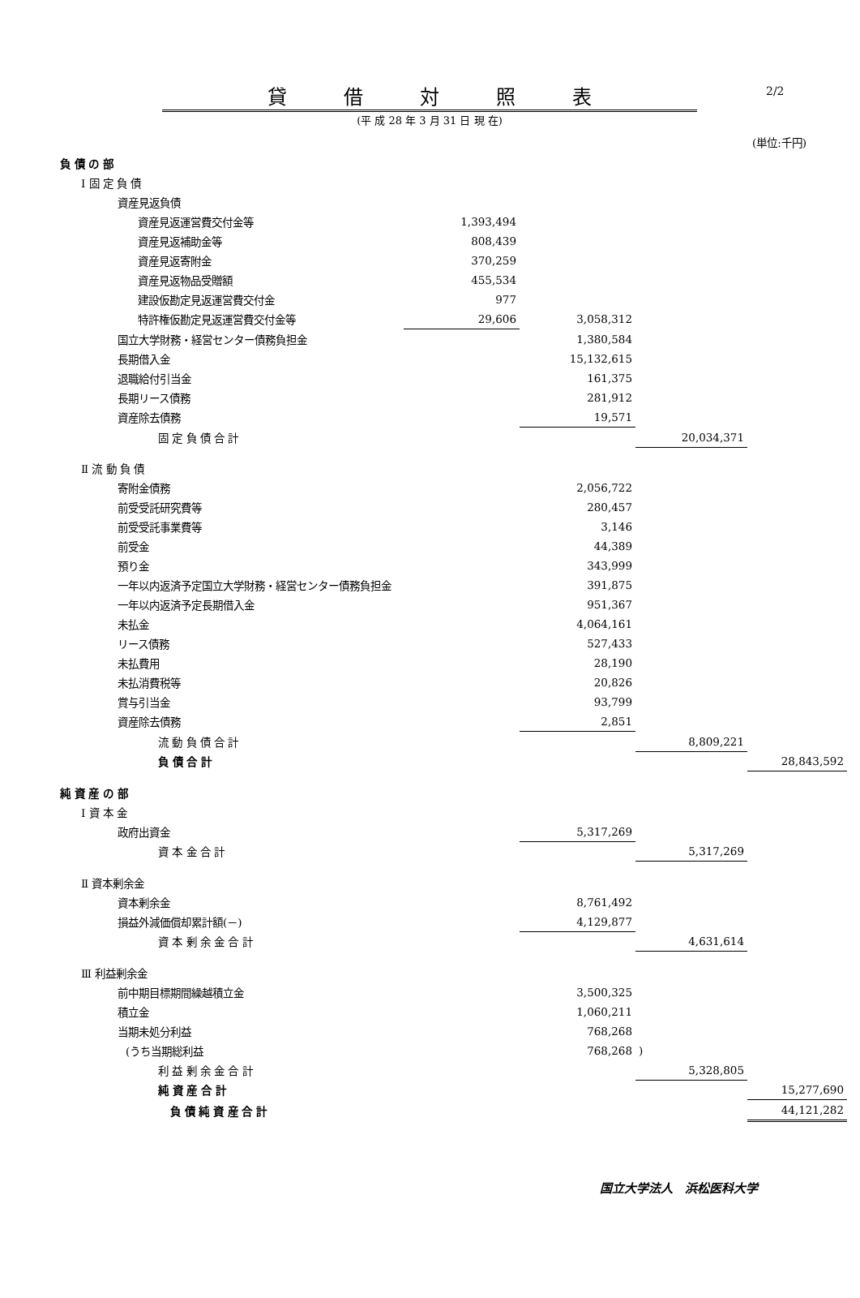2/2
貸借対照表
(平 成 28 年 3 月 31 日 現 在)
(単位:千円)
| 負 債 の 部 | | | | |
| Ⅰ 固 定 負 債 | | | | |
| 資産見返負債 | | | | |
| 資産見返運営費交付金等 | 1,393,494 | | | |
| 資産見返補助金等 | 808,439 | | | |
| 資産見返寄附金 | 370,259 | | | |
| 資産見返物品受贈額 | 455,534 | | | |
| 建設仮勘定見返運営費交付金 | 977 | | | |
| 特許権仮勘定見返運営費交付金等 | 29,606 | 3,058,312 | | |
| 国立大学財務・経営センター債務負担金 | | 1,380,584 | | |
| 長期借入金 | | 15,132,615 | | |
| 退職給付引当金 | | 161,375 | | |
| 長期リース債務 | | 281,912 | | |
| 資産除去債務 | | 19,571 | | |
| 固 定 負 債 合 計 | | | 20,034,371 | |
| Ⅱ 流 動 負 債 | | | | |
| 寄附金債務 | | 2,056,722 | | |
| 前受受託研究費等 | | 280,457 | | |
| 前受受託事業費等 | | 3,146 | | |
| 前受金 | | 44,389 | | |
| 預り金 | | 343,999 | | |
| 一年以内返済予定国立大学財務・経営センター債務負担金 | | 391,875 | | |
| 一年以内返済予定長期借入金 | | 951,367 | | |
| 未払金 | | 4,064,161 | | |
| リース債務 | | 527,433 | | |
| 未払費用 | | 28,190 | | |
| 未払消費税等 | | 20,826 | | |
| 賞与引当金 | | 93,799 | | |
| 資産除去債務 | | 2,851 | | |
| 流 動 負 債 合 計 | | | 8,809,221 | |
| 負 債 合 計 | | | | 28,843,592 |
| 純 資 産 の 部 | | | | |
| Ⅰ 資 本 金 | | | | |
| 政府出資金 | | 5,317,269 | | |
| 資 本 金 合 計 | | | 5,317,269 | |
| Ⅱ 資本剰余金 | | | | |
| 資本剰余金 | | 8,761,492 | | |
| 損益外減価償却累計額(－) | | 4,129,877 | | |
| 資 本 剰 余 金 合 計 | | | 4,631,614 | |
| Ⅲ 利益剰余金 | | | | |
| 前中期目標期間繰越積立金 | | 3,500,325 | | |
| 積立金 | | 1,060,211 | | |
| 当期未処分利益 | | 768,268 | | |
| (うち当期総利益 | | 768,268 | ) | |
| 利 益 剰 余 金 合 計 | | | 5,328,805 | |
| 純 資 産 合 計 | | | | 15,277,690 |
| 負 債 純 資 産 合 計 | | | | 44,121,282 |
国立大学法人　浜松医科大学